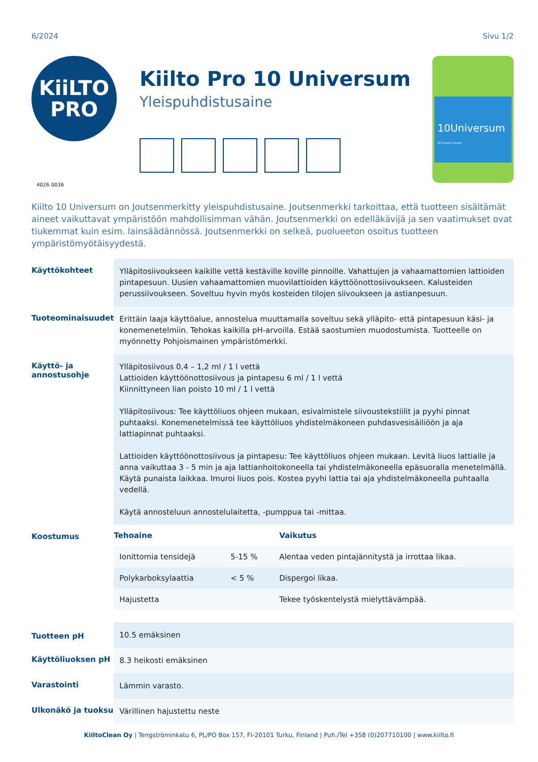6/2024 Sivu 1/2
KiiLTO
PRO
4026 0036
Kiilto Pro 10 Universum
Yleispuhdistusaine
10Universum
All Purpose Cleaner
Kiilto 10 Universum on Joutsenmerkitty yleispuhdistusaine. Joutsenmerkki tarkoittaa, että tuotteen sisältämät aineet vaikuttavat ympäristöön mahdollisimman vähän. Joutsenmerkki on edelläkävijä ja sen vaatimukset ovat tiukemmat kuin esim. lainsäädännössä. Joutsenmerkki on selkeä, puolueeton osoitus tuotteen ympäristömyötäisyydestä.
| Käyttökohteet | Ylläpitosiivoukseen kaikille vettä kestäville koville pinnoille. Vahattujen ja vahaamattomien lattioiden pintapesuun. Uusien vahaamattomien muovilattioiden käyttöönottosiivoukseen. Kalusteiden perussiivoukseen. Soveltuu hyvin myös kosteiden tilojen siivoukseen ja astianpesuun. |
| Tuoteominaisuudet | Erittäin laaja käyttöalue, annostelua muuttamalla soveltuu sekä ylläpito- että pintapesuun käsi- ja konemenetelmiin. Tehokas kaikilla pH-arvoilla. Estää saostumien muodostumista. Tuotteelle on myönnetty Pohjoismainen ympäristömerkki. |
| Käyttö- ja annostusohje | Ylläpitosiivous 0,4 – 1,2 ml / 1 l vettä Lattioiden käyttöönottosiivous ja pintapesu 6 ml / 1 l vettä Kiinnittyneen lian poisto 10 ml / 1 l vettä Ylläpitosiivous: Tee käyttöliuos ohjeen mukaan, esivalmistele siivoustekstiilit ja pyyhi pinnat puhtaaksi. Konemenetelmissä tee käyttöliuos yhdistelmäkoneen puhdasvesisäiliöön ja aja lattiapinnat puhtaaksi. Lattioiden käyttöönottosiivous ja pintapesu: Tee käyttöliuos ohjeen mukaan. Levitä liuos lattialle ja anna vaikuttaa 3 - 5 min ja aja lattianhoitokoneella tai yhdistelmäkoneella epäsuoralla menetelmällä. Käytä punaista laikkaa. Imuroi liuos pois. Kostea pyyhi lattia tai aja yhdistelmäkoneella puhtaalla vedellä. Käytä annosteluun annostelulaitetta, -pumppua tai -mittaa. |
| Koostumus | / Tehoaine / / Vaikutus / / --- / --- / --- / / Ionittomia tensidejä / 5-15 % / Alentaa veden pintajännitystä ja irrottaa likaa. / / Polykarboksylaattia / < 5 % / Dispergoi likaa. / / Hajustetta / / Tekee työskentelystä mielyttävämpää. / |
| Tuotteen pH | 10.5 emäksinen |
| Käyttöliuoksen pH | 8.3 heikosti emäksinen |
| Varastointi | Lämmin varasto. |
| Ulkonäkö ja tuoksu | Värillinen hajustettu neste |
KiiltoClean Oy | Tengströminkatu 6, PL/PO Box 157, FI-20101 Turku, Finland | Puh./Tel +358 (0)207710100 | www.kiilto.fi